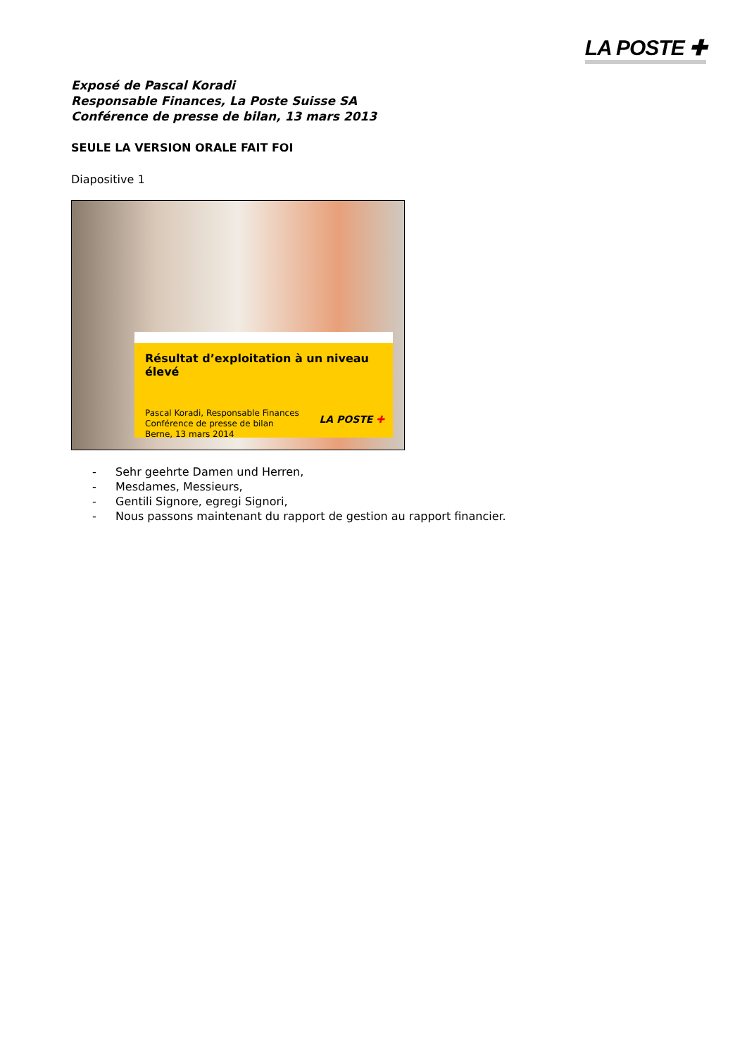LA POSTE ✚
Exposé de Pascal Koradi
Responsable Finances, La Poste Suisse SA
Conférence de presse de bilan, 13 mars 2013
SEULE LA VERSION ORALE FAIT FOI
Diapositive 1
Résultat d’exploitation à un niveau élevé
Pascal Koradi, Responsable Finances
Conférence de presse de bilan
Berne, 13 mars 2014
LA POSTE ✚
- Sehr geehrte Damen und Herren,
- Mesdames, Messieurs,
- Gentili Signore, egregi Signori,
- Nous passons maintenant du rapport de gestion au rapport financier.